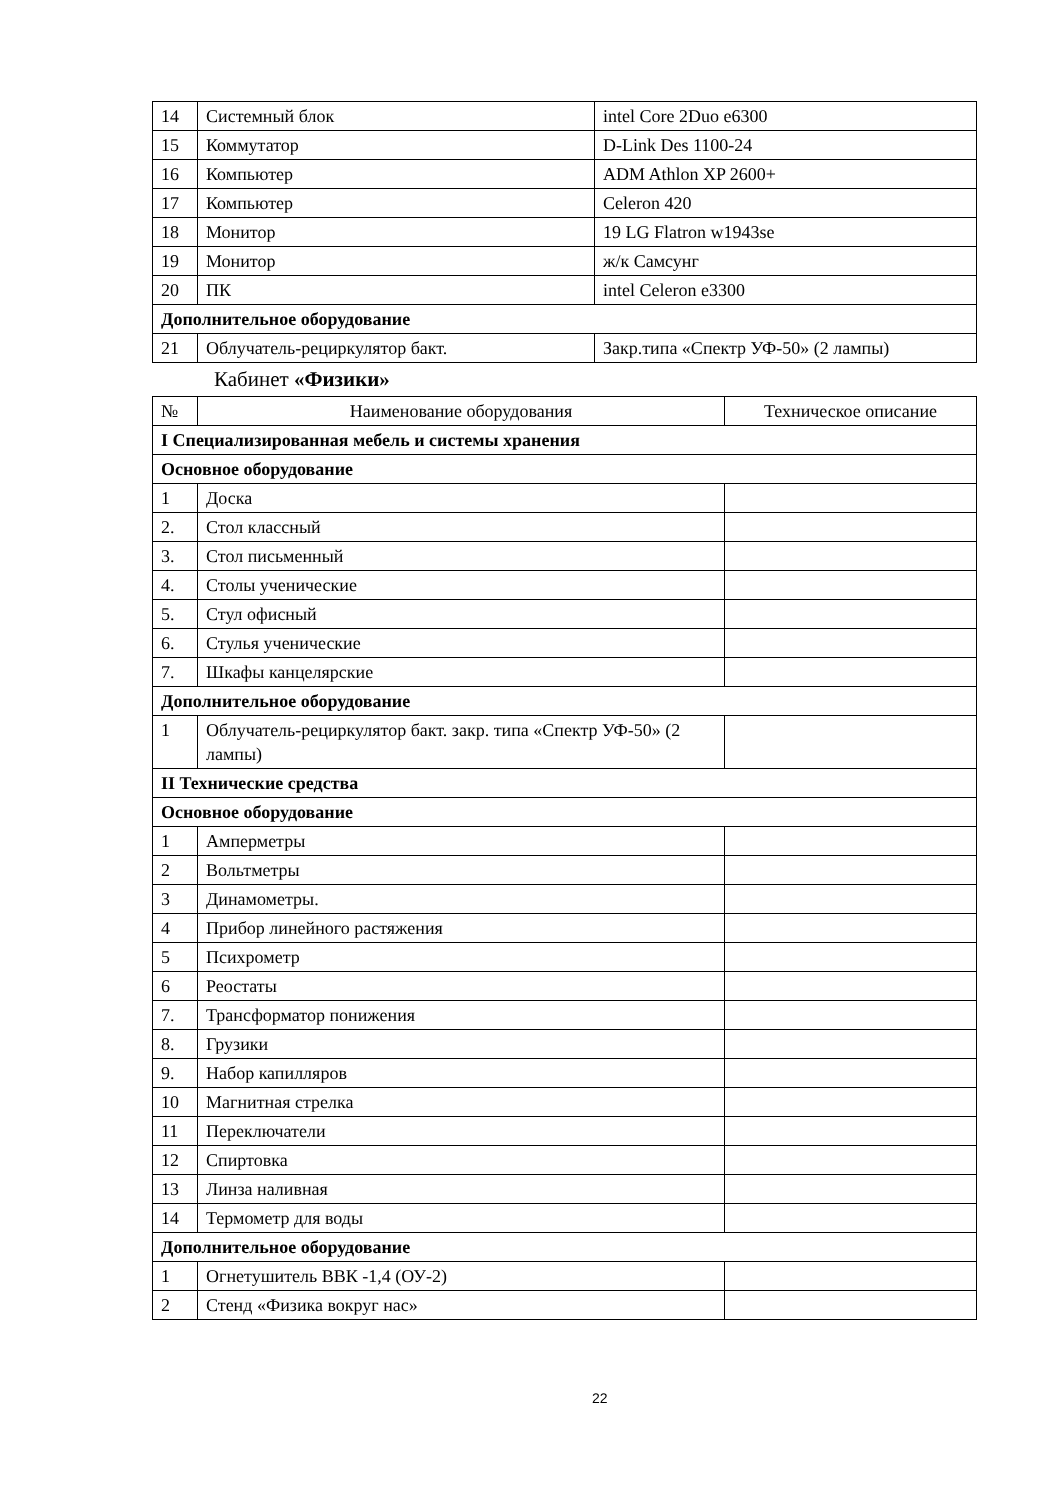| 14 | Системный блок | intel Core 2Duo e6300 |
| 15 | Коммутатор | D-Link Des 1100-24 |
| 16 | Компьютер | ADM Athlon XP 2600+ |
| 17 | Компьютер | Celeron 420 |
| 18 | Монитор | 19 LG Flatron w1943se |
| 19 | Монитор | ж/к Самсунг |
| 20 | ПК | intel Celeron e3300 |
| Дополнительное оборудование | | |
| 21 | Облучатель-рециркулятор бакт. | Закр.типа «Спектр УФ-50» (2 лампы) |
Кабинет «Физики»
| № | Наименование оборудования | Техническое описание |
| --- | --- | --- |
| I Специализированная мебель и системы хранения | | |
| Основное оборудование | | |
| 1 | Доска | |
| 2. | Стол классный | |
| 3. | Стол письменный | |
| 4. | Столы ученические | |
| 5. | Стул офисный | |
| 6. | Стулья ученические | |
| 7. | Шкафы канцелярские | |
| Дополнительное оборудование | | |
| 1 | Облучатель-рециркулятор бакт. закр. типа «Спектр УФ-50» (2 лампы) | |
| II Технические средства | | |
| Основное оборудование | | |
| 1 | Амперметры | |
| 2 | Вольтметры | |
| 3 | Динамометры. | |
| 4 | Прибор линейного растяжения | |
| 5 | Психрометр | |
| 6 | Реостаты | |
| 7. | Трансформатор понижения | |
| 8. | Грузики | |
| 9. | Набор капилляров | |
| 10 | Магнитная стрелка | |
| 11 | Переключатели | |
| 12 | Спиртовка | |
| 13 | Линза наливная | |
| 14 | Термометр для воды | |
| Дополнительное оборудование | | |
| 1 | Огнетушитель ВВК -1,4 (ОУ-2) | |
| 2 | Стенд «Физика вокруг нас» | |
22